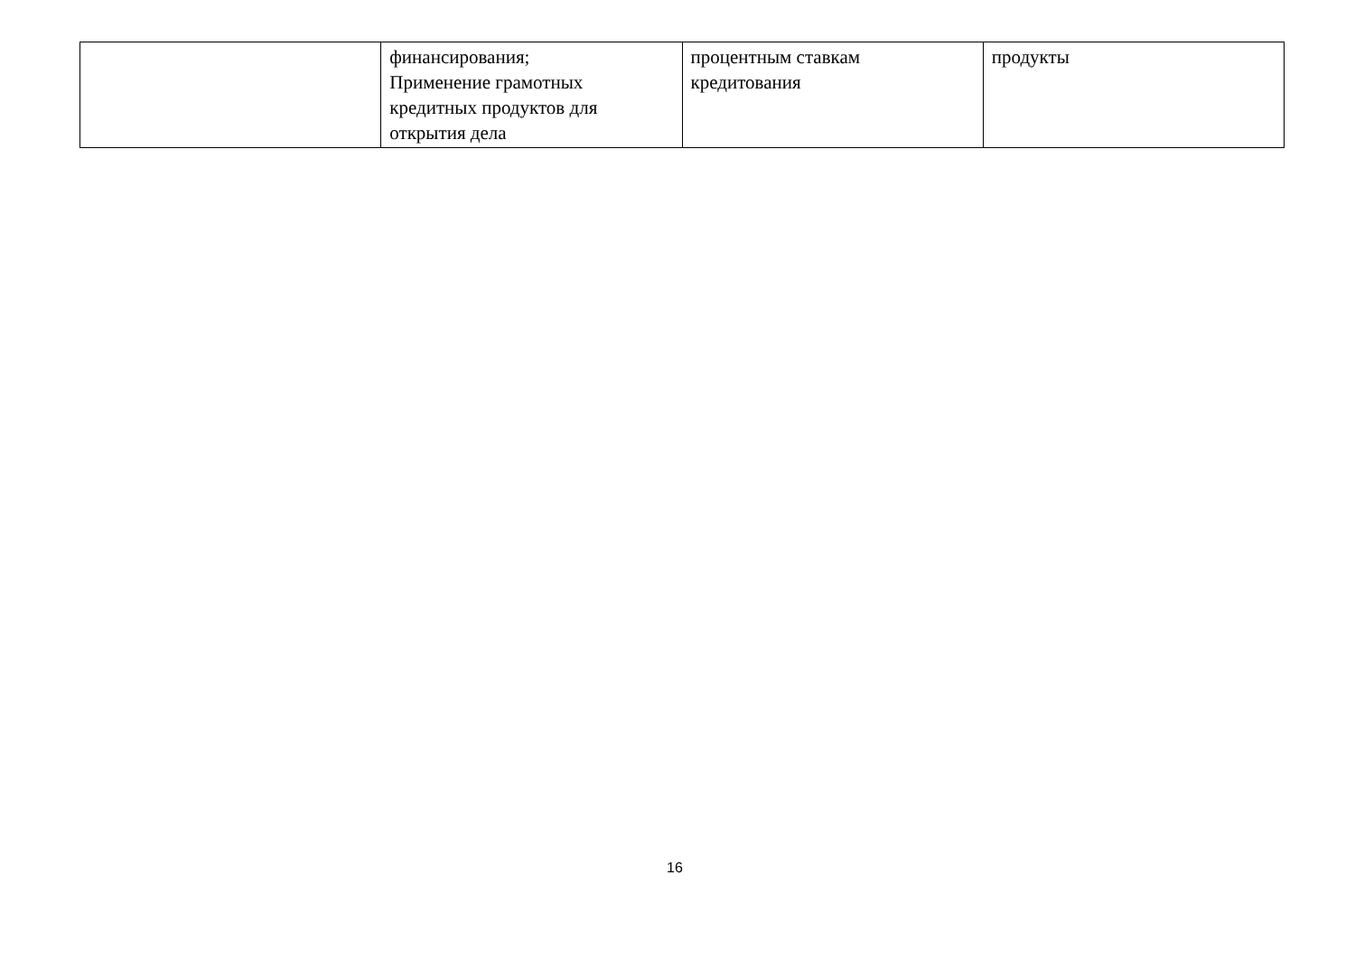| | финансирования; Применение грамотных кредитных продуктов для открытия дела | процентным ставкам кредитования | продукты |
16